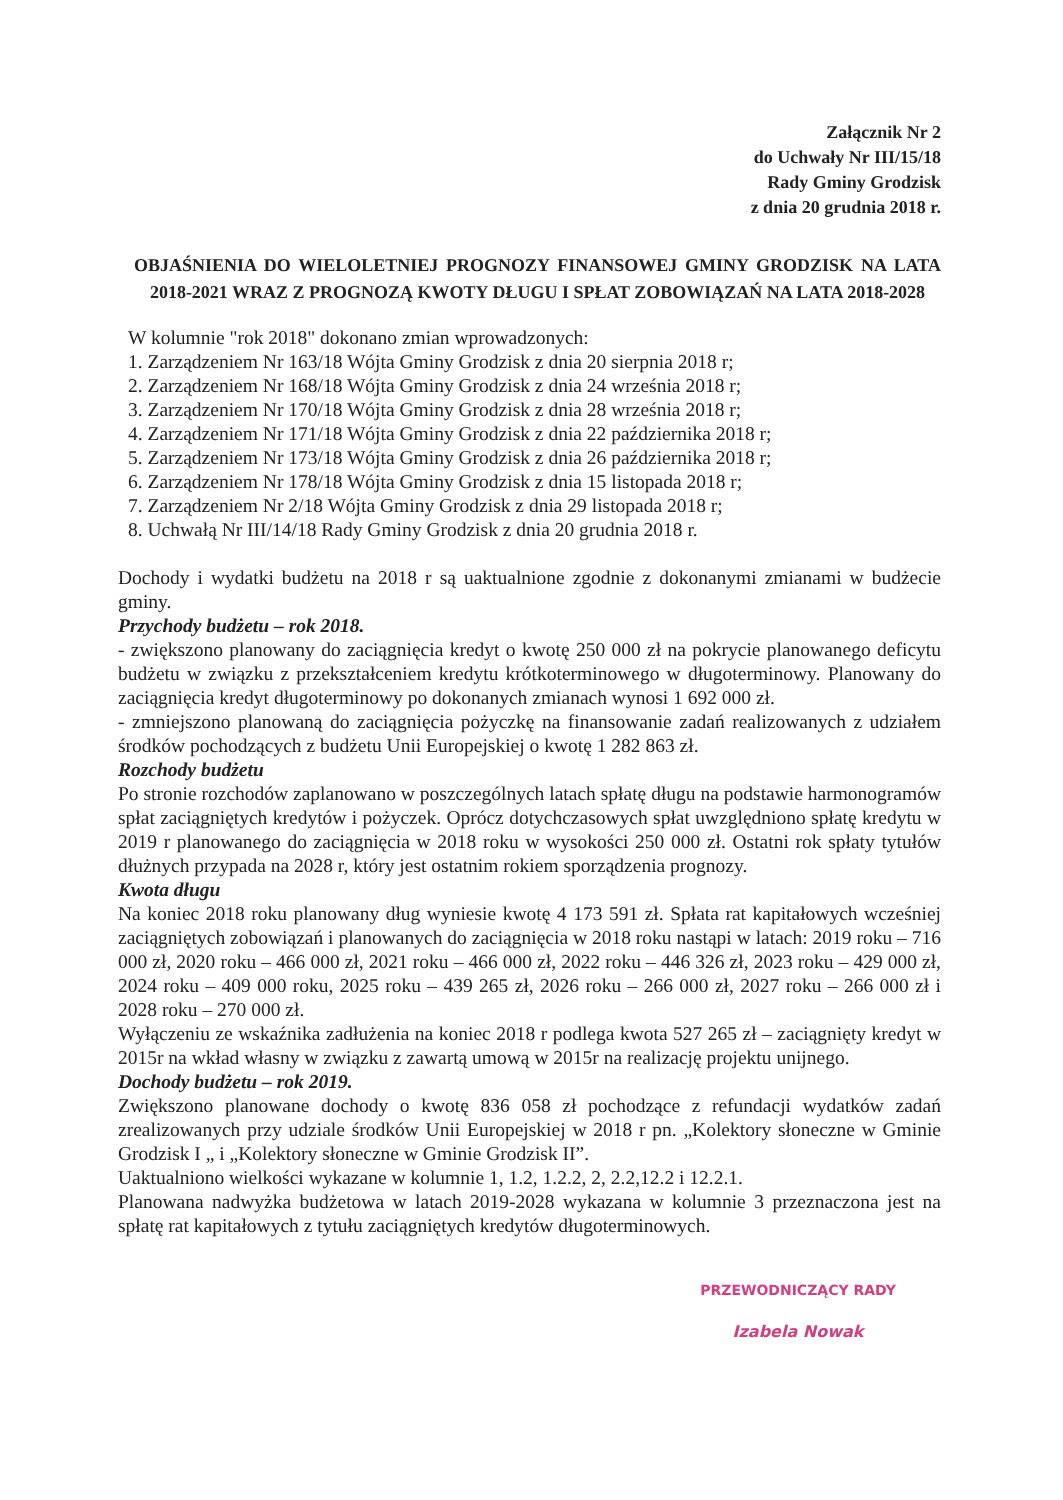Załącznik Nr 2
do Uchwały Nr III/15/18
Rady Gminy Grodzisk
z dnia 20 grudnia 2018 r.
OBJAŚNIENIA DO WIELOLETNIEJ PROGNOZY FINANSOWEJ GMINY GRODZISK NA LATA 2018-2021 WRAZ Z PROGNOZĄ KWOTY DŁUGU I SPŁAT ZOBOWIĄZAŃ NA LATA 2018-2028
W kolumnie "rok 2018" dokonano zmian wprowadzonych:
1. Zarządzeniem Nr 163/18 Wójta Gminy Grodzisk z dnia 20 sierpnia 2018 r;
2. Zarządzeniem Nr 168/18 Wójta Gminy Grodzisk z dnia 24 września 2018 r;
3. Zarządzeniem Nr 170/18 Wójta Gminy Grodzisk z dnia 28 września 2018 r;
4. Zarządzeniem Nr 171/18 Wójta Gminy Grodzisk z dnia 22 października 2018 r;
5. Zarządzeniem Nr 173/18 Wójta Gminy Grodzisk z dnia 26 października 2018 r;
6. Zarządzeniem Nr 178/18 Wójta Gminy Grodzisk z dnia 15 listopada 2018 r;
7. Zarządzeniem Nr 2/18 Wójta Gminy Grodzisk z dnia 29 listopada 2018 r;
8. Uchwałą Nr III/14/18 Rady Gminy Grodzisk z dnia 20 grudnia 2018 r.
Dochody i wydatki budżetu na 2018 r są uaktualnione zgodnie z dokonanymi zmianami w budżecie gminy.
Przychody budżetu – rok 2018.
- zwiększono planowany do zaciągnięcia kredyt o kwotę 250 000 zł na pokrycie planowanego deficytu budżetu w związku z przekształceniem kredytu krótkoterminowego w długoterminowy. Planowany do zaciągnięcia kredyt długoterminowy po dokonanych zmianach wynosi 1 692 000 zł.
- zmniejszono planowaną do zaciągnięcia pożyczkę na finansowanie zadań realizowanych z udziałem środków pochodzących z budżetu Unii Europejskiej o kwotę 1 282 863 zł.
Rozchody budżetu
Po stronie rozchodów zaplanowano w poszczególnych latach spłatę długu na podstawie harmonogramów spłat zaciągniętych kredytów i pożyczek. Oprócz dotychczasowych spłat uwzględniono spłatę kredytu w 2019 r planowanego do zaciągnięcia w 2018 roku w wysokości 250 000 zł. Ostatni rok spłaty tytułów dłużnych przypada na 2028 r, który jest ostatnim rokiem sporządzenia prognozy.
Kwota długu
Na koniec 2018 roku planowany dług wyniesie kwotę 4 173 591 zł. Spłata rat kapitałowych wcześniej zaciągniętych zobowiązań i planowanych do zaciągnięcia w 2018 roku nastąpi w latach: 2019 roku – 716 000 zł, 2020 roku – 466 000 zł, 2021 roku – 466 000 zł, 2022 roku – 446 326 zł, 2023 roku – 429 000 zł, 2024 roku – 409 000 roku, 2025 roku – 439 265 zł, 2026 roku – 266 000 zł, 2027 roku – 266 000 zł i 2028 roku – 270 000 zł.
Wyłączeniu ze wskaźnika zadłużenia na koniec 2018 r podlega kwota 527 265 zł – zaciągnięty kredyt w 2015r na wkład własny w związku z zawartą umową w 2015r na realizację projektu unijnego.
Dochody budżetu – rok 2019.
Zwiększono planowane dochody o kwotę 836 058 zł pochodzące z refundacji wydatków zadań zrealizowanych przy udziale środków Unii Europejskiej w 2018 r pn. „Kolektory słoneczne w Gminie Grodzisk I „ i „Kolektory słoneczne w Gminie Grodzisk II”.
Uaktualniono wielkości wykazane w kolumnie 1, 1.2, 1.2.2, 2, 2.2,12.2 i 12.2.1.
Planowana nadwyżka budżetowa w latach 2019-2028 wykazana w kolumnie 3 przeznaczona jest na spłatę rat kapitałowych z tytułu zaciągniętych kredytów długoterminowych.
PRZEWODNICZĄCY RADY
Izabela Nowak